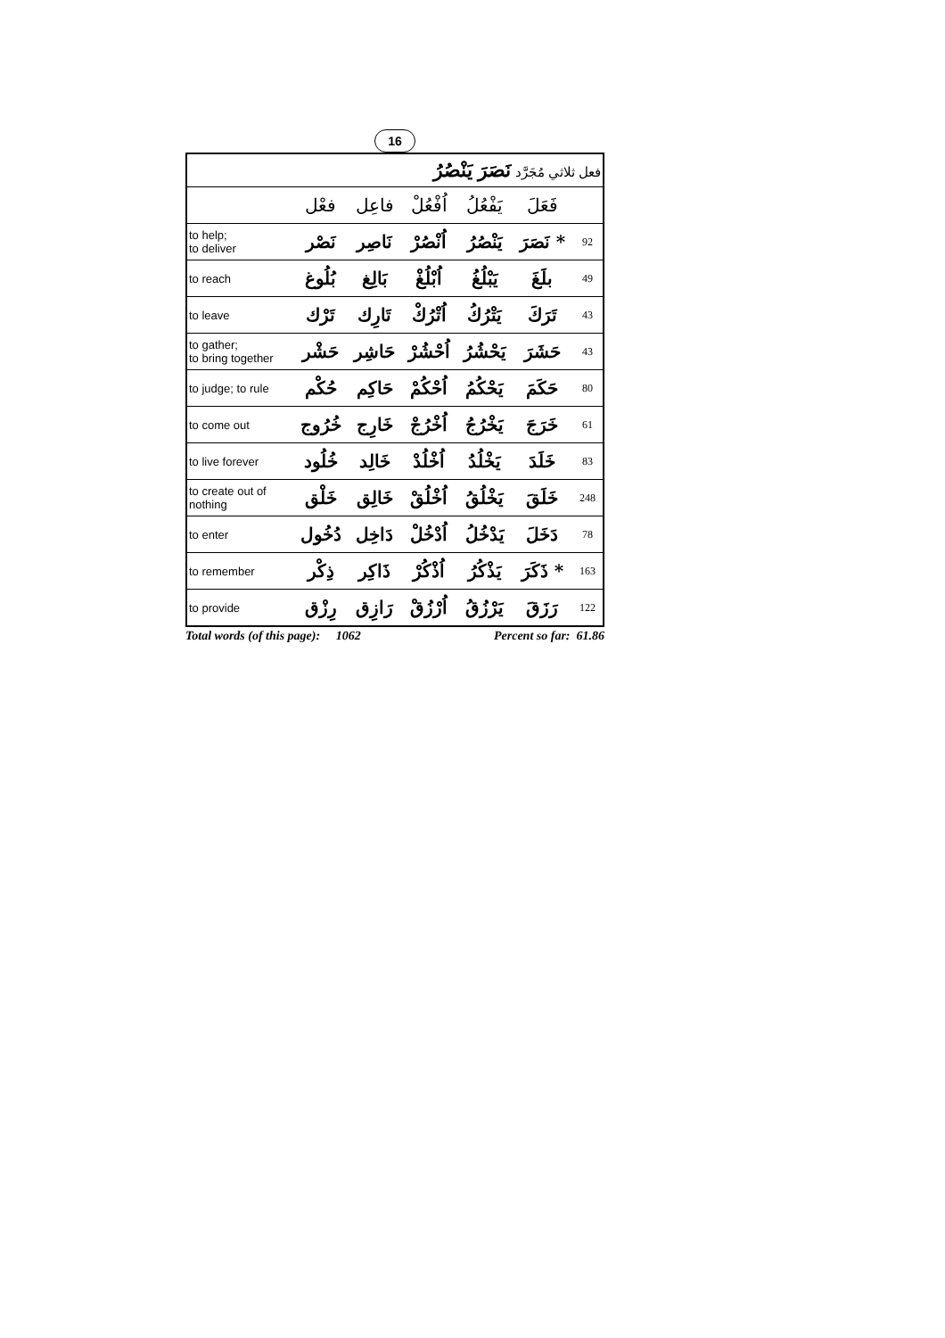16
| فعل ثلاثي مُجَرَّد نَصَرَ يَنْصُرُ | | | | | | |
| | فعْل | فاعِل | اُفْعُلْ | يَفْعُلُ | فَعَلَ | |
| to help; to deliver | نَصْر | نَاصِر | اُنْصُرْ | يَنْصُرُ | * نَصَرَ | 92 |
| to reach | بُلُوغ | بَالِغ | اُبْلُغْ | يَبْلُغُ | بلَغَ | 49 |
| to leave | تَرْك | تَارِك | اُتْرُكْ | يَتْرُكُ | تَرَكَ | 43 |
| to gather; to bring together | حَشْر | حَاشِر | اُحْشُرْ | يَحْشُرُ | حَشَرَ | 43 |
| to judge; to rule | حُكْم | حَاكِم | اُحْكُمْ | يَحْكُمُ | حَكَمَ | 80 |
| to come out | خُرُوج | خَارِج | اُخْرُجْ | يَخْرُجُ | خَرَجَ | 61 |
| to live forever | خُلُود | خَالِد | اُخْلُدْ | يَخْلُدُ | خَلَدَ | 83 |
| to create out of nothing | خَلْق | خَالِق | اُخْلُقْ | يَخْلُقُ | خَلَقَ | 248 |
| to enter | دُخُول | دَاخِل | اُدْخُلْ | يَدْخُلُ | دَخَلَ | 78 |
| to remember | ذِكْر | ذَاكِر | اُذْكُرْ | يَذْكُرُ | * ذَكَرَ | 163 |
| to provide | رِزْق | رَازِق | اُرْزُقْ | يَرْزُقُ | رَزَقَ | 122 |
Total words (of this page): 1062 Percent so far: 61.86